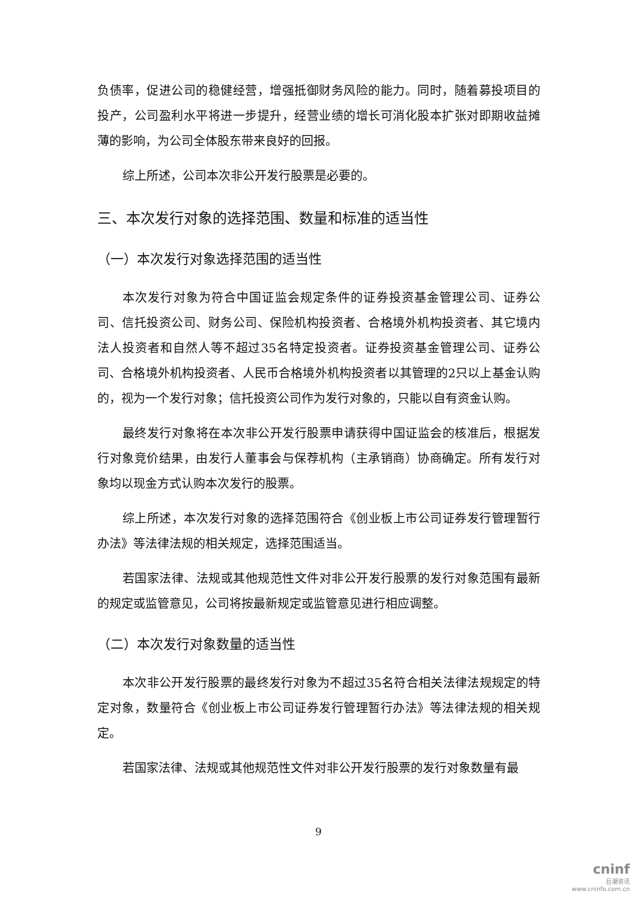负债率，促进公司的稳健经营，增强抵御财务风险的能力。同时，随着募投项目的投产，公司盈利水平将进一步提升，经营业绩的增长可消化股本扩张对即期收益摊薄的影响，为公司全体股东带来良好的回报。
综上所述，公司本次非公开发行股票是必要的。
三、本次发行对象的选择范围、数量和标准的适当性
（一）本次发行对象选择范围的适当性
本次发行对象为符合中国证监会规定条件的证券投资基金管理公司、证券公司、信托投资公司、财务公司、保险机构投资者、合格境外机构投资者、其它境内法人投资者和自然人等不超过35名特定投资者。证券投资基金管理公司、证券公司、合格境外机构投资者、人民币合格境外机构投资者以其管理的2只以上基金认购的，视为一个发行对象；信托投资公司作为发行对象的，只能以自有资金认购。
最终发行对象将在本次非公开发行股票申请获得中国证监会的核准后，根据发行对象竞价结果，由发行人董事会与保荐机构（主承销商）协商确定。所有发行对象均以现金方式认购本次发行的股票。
综上所述，本次发行对象的选择范围符合《创业板上市公司证券发行管理暂行办法》等法律法规的相关规定，选择范围适当。
若国家法律、法规或其他规范性文件对非公开发行股票的发行对象范围有最新的规定或监管意见，公司将按最新规定或监管意见进行相应调整。
（二）本次发行对象数量的适当性
本次非公开发行股票的最终发行对象为不超过35名符合相关法律法规规定的特定对象，数量符合《创业板上市公司证券发行管理暂行办法》等法律法规的相关规定。
若国家法律、法规或其他规范性文件对非公开发行股票的发行对象数量有最
9
cninf
巨潮资讯
www.cninfo.com.cn